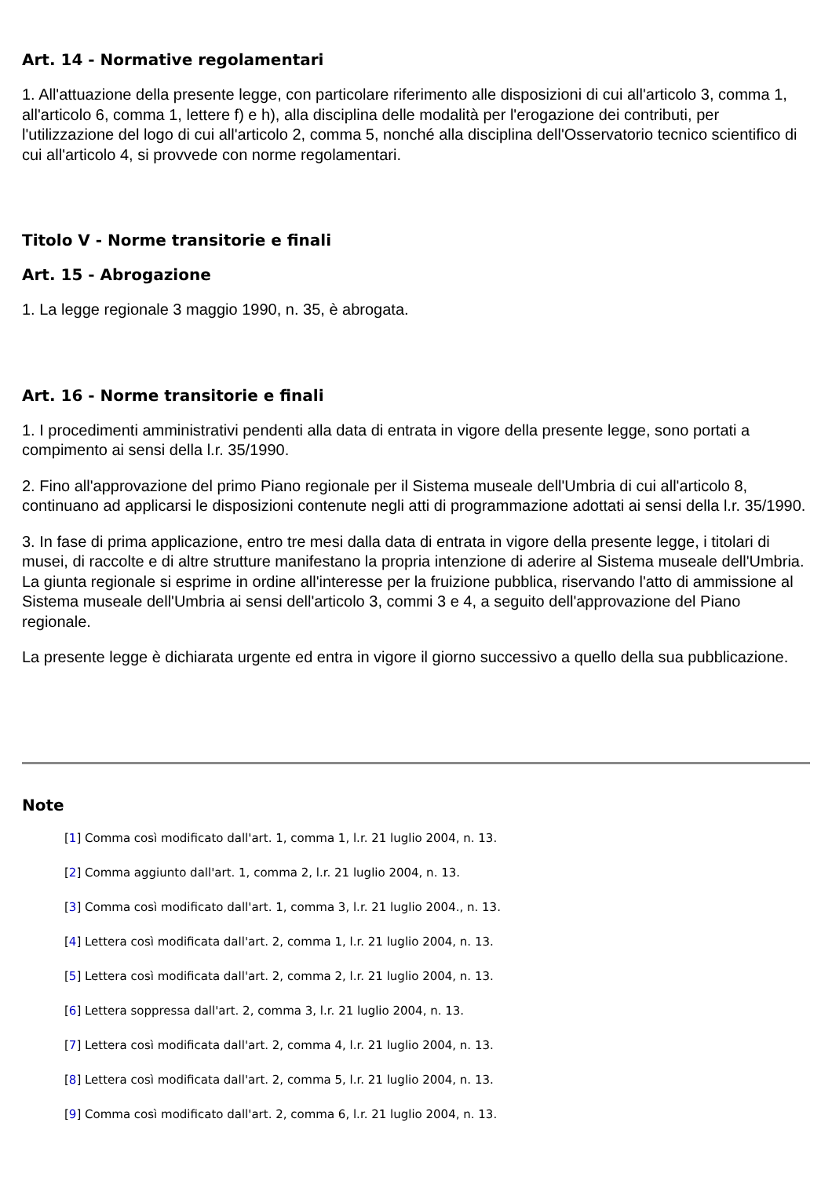Art. 14 - Normative regolamentari
1. All'attuazione della presente legge, con particolare riferimento alle disposizioni di cui all'articolo 3, comma 1, all'articolo 6, comma 1, lettere f) e h), alla disciplina delle modalità per l'erogazione dei contributi, per l'utilizzazione del logo di cui all'articolo 2, comma 5, nonché alla disciplina dell'Osservatorio tecnico scientifico di cui all'articolo 4, si provvede con norme regolamentari.
Titolo V - Norme transitorie e finali
Art. 15 - Abrogazione
1. La legge regionale 3 maggio 1990, n. 35, è abrogata.
Art. 16 - Norme transitorie e finali
1. I procedimenti amministrativi pendenti alla data di entrata in vigore della presente legge, sono portati a compimento ai sensi della l.r. 35/1990.
2. Fino all'approvazione del primo Piano regionale per il Sistema museale dell'Umbria di cui all'articolo 8, continuano ad applicarsi le disposizioni contenute negli atti di programmazione adottati ai sensi della l.r. 35/1990.
3. In fase di prima applicazione, entro tre mesi dalla data di entrata in vigore della presente legge, i titolari di musei, di raccolte e di altre strutture manifestano la propria intenzione di aderire al Sistema museale dell'Umbria. La giunta regionale si esprime in ordine all'interesse per la fruizione pubblica, riservando l'atto di ammissione al Sistema museale dell'Umbria ai sensi dell'articolo 3, commi 3 e 4, a seguito dell'approvazione del Piano regionale.
La presente legge è dichiarata urgente ed entra in vigore il giorno successivo a quello della sua pubblicazione.
Note
[1] Comma così modificato dall'art. 1, comma 1, l.r. 21 luglio 2004, n. 13.
[2] Comma aggiunto dall'art. 1, comma 2, l.r. 21 luglio 2004, n. 13.
[3] Comma così modificato dall'art. 1, comma 3, l.r. 21 luglio 2004., n. 13.
[4] Lettera così modificata dall'art. 2, comma 1, l.r. 21 luglio 2004, n. 13.
[5] Lettera così modificata dall'art. 2, comma 2, l.r. 21 luglio 2004, n. 13.
[6] Lettera soppressa dall'art. 2, comma 3, l.r. 21 luglio 2004, n. 13.
[7] Lettera così modificata dall'art. 2, comma 4, l.r. 21 luglio 2004, n. 13.
[8] Lettera così modificata dall'art. 2, comma 5, l.r. 21 luglio 2004, n. 13.
[9] Comma così modificato dall'art. 2, comma 6, l.r. 21 luglio 2004, n. 13.